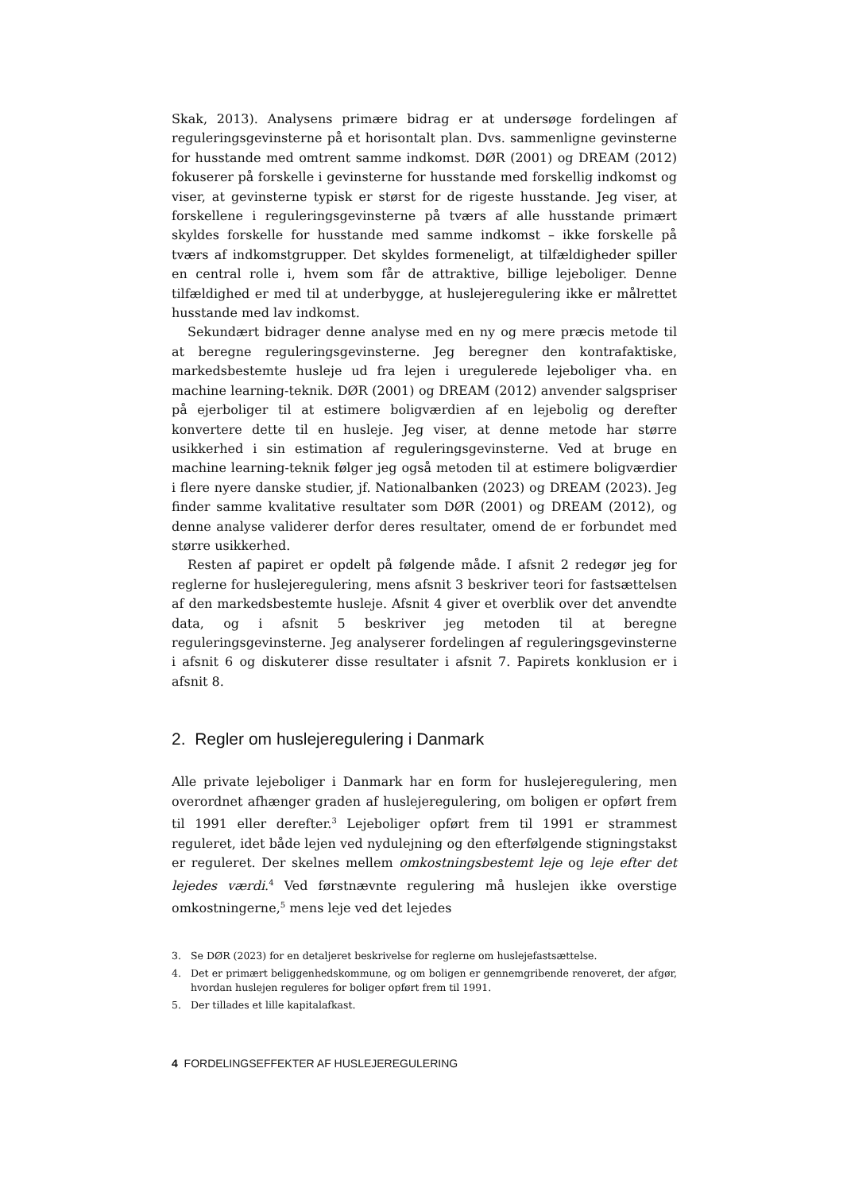Skak, 2013). Analysens primære bidrag er at undersøge fordelingen af reguleringsgevinsterne på et horisontalt plan. Dvs. sammenligne gevinsterne for husstande med omtrent samme indkomst. DØR (2001) og DREAM (2012) fokuserer på forskelle i gevinsterne for husstande med forskellig indkomst og viser, at gevinsterne typisk er størst for de rigeste husstande. Jeg viser, at forskellene i reguleringsgevinsterne på tværs af alle husstande primært skyldes forskelle for husstande med samme indkomst – ikke forskelle på tværs af indkomstgrupper. Det skyldes formeneligt, at tilfældigheder spiller en central rolle i, hvem som får de attraktive, billige lejeboliger. Denne tilfældighed er med til at underbygge, at huslejeregulering ikke er målrettet husstande med lav indkomst.
Sekundært bidrager denne analyse med en ny og mere præcis metode til at beregne reguleringsgevinsterne. Jeg beregner den kontrafaktiske, markedsbestemte husleje ud fra lejen i uregulerede lejeboliger vha. en machine learning-teknik. DØR (2001) og DREAM (2012) anvender salgspriser på ejerboliger til at estimere boligværdien af en lejebolig og derefter konvertere dette til en husleje. Jeg viser, at denne metode har større usikkerhed i sin estimation af reguleringsgevinsterne. Ved at bruge en machine learning-teknik følger jeg også metoden til at estimere boligværdier i flere nyere danske studier, jf. Nationalbanken (2023) og DREAM (2023). Jeg finder samme kvalitative resultater som DØR (2001) og DREAM (2012), og denne analyse validerer derfor deres resultater, omend de er forbundet med større usikkerhed.
Resten af papiret er opdelt på følgende måde. I afsnit 2 redegør jeg for reglerne for huslejeregulering, mens afsnit 3 beskriver teori for fastsættelsen af den markedsbestemte husleje. Afsnit 4 giver et overblik over det anvendte data, og i afsnit 5 beskriver jeg metoden til at beregne reguleringsgevinsterne. Jeg analyserer fordelingen af reguleringsgevinsterne i afsnit 6 og diskuterer disse resultater i afsnit 7. Papirets konklusion er i afsnit 8.
2. Regler om huslejeregulering i Danmark
Alle private lejeboliger i Danmark har en form for huslejeregulering, men overordnet afhænger graden af huslejeregulering, om boligen er opført frem til 1991 eller derefter.<sup>3</sup> Lejeboliger opført frem til 1991 er strammest reguleret, idet både lejen ved nydulejning og den efterfølgende stigningstakst er reguleret. Der skelnes mellem omkostningsbestemt leje og leje efter det lejedes værdi.<sup>4</sup> Ved førstnævnte regulering må huslejen ikke overstige omkostningerne,<sup>5</sup> mens leje ved det lejedes
3. Se DØR (2023) for en detaljeret beskrivelse for reglerne om huslejefastsættelse.
4. Det er primært beliggenhedskommune, og om boligen er gennemgribende renoveret, der afgør, hvordan huslejen reguleres for boliger opført frem til 1991.
5. Der tillades et lille kapitalafkast.
4 FORDELINGSEFFEKTER AF HUSLEJEREGULERING